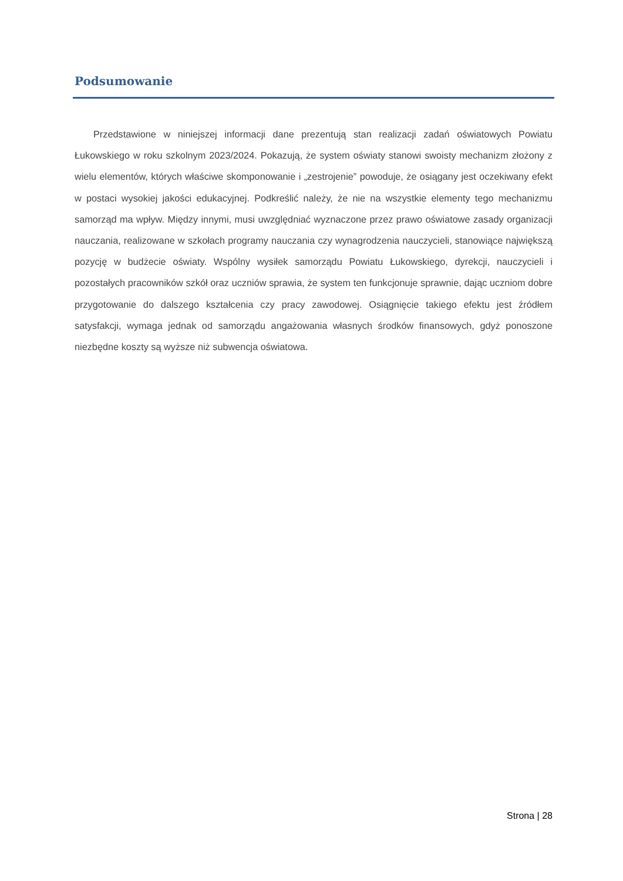Podsumowanie
Przedstawione w niniejszej informacji dane prezentują stan realizacji zadań oświatowych Powiatu Łukowskiego w roku szkolnym 2023/2024. Pokazują, że system oświaty stanowi swoisty mechanizm złożony z wielu elementów, których właściwe skomponowanie i „zestrojenie” powoduje, że osiągany jest oczekiwany efekt w postaci wysokiej jakości edukacyjnej. Podkreślić należy, że nie na wszystkie elementy tego mechanizmu samorząd ma wpływ. Między innymi, musi uwzględniać wyznaczone przez prawo oświatowe zasady organizacji nauczania, realizowane w szkołach programy nauczania czy wynagrodzenia nauczycieli, stanowiące największą pozycję w budżecie oświaty. Wspólny wysiłek samorządu Powiatu Łukowskiego, dyrekcji, nauczycieli i pozostałych pracowników szkół oraz uczniów sprawia, że system ten funkcjonuje sprawnie, dając uczniom dobre przygotowanie do dalszego kształcenia czy pracy zawodowej. Osiągnięcie takiego efektu jest źródłem satysfakcji, wymaga jednak od samorządu angażowania własnych środków finansowych, gdyż ponoszone niezbędne koszty są wyższe niż subwencja oświatowa.
Strona | 28